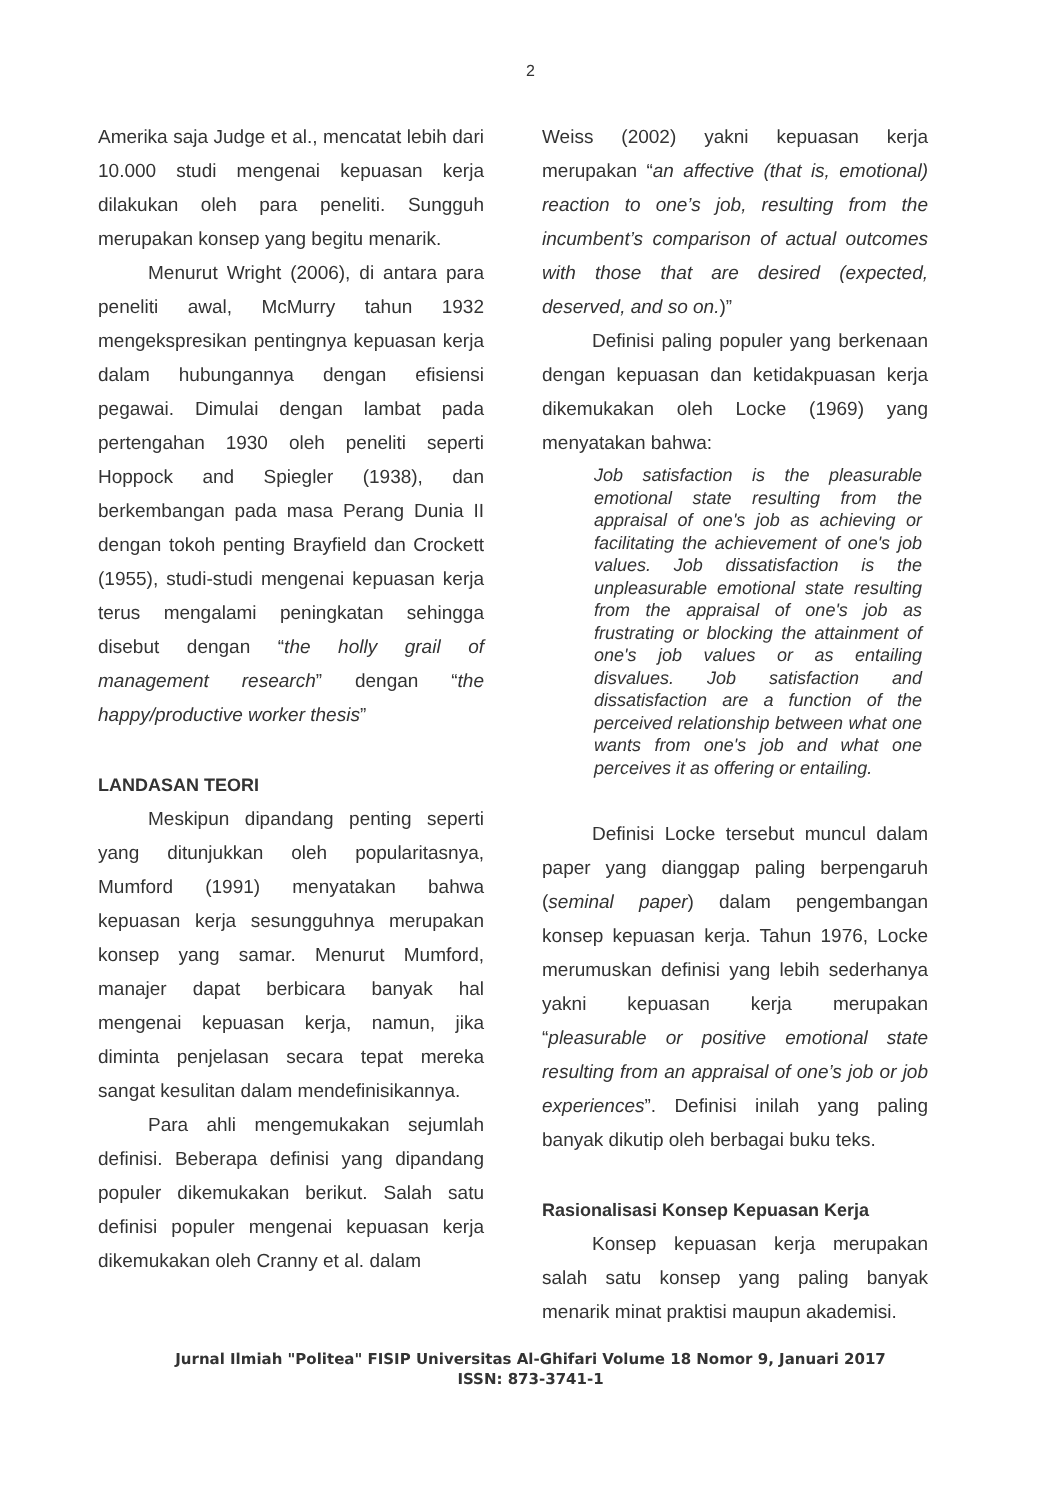2
Amerika saja Judge et al., mencatat lebih dari 10.000 studi mengenai kepuasan kerja dilakukan oleh para peneliti. Sungguh merupakan konsep yang begitu menarik.
Menurut Wright (2006), di antara para peneliti awal, McMurry tahun 1932 mengekspresikan pentingnya kepuasan kerja dalam hubungannya dengan efisiensi pegawai. Dimulai dengan lambat pada pertengahan 1930 oleh peneliti seperti Hoppock and Spiegler (1938), dan berkembangan pada masa Perang Dunia II dengan tokoh penting Brayfield dan Crockett (1955), studi-studi mengenai kepuasan kerja terus mengalami peningkatan sehingga disebut dengan “the holly grail of management research” dengan “the happy/productive worker thesis”
LANDASAN TEORI
Meskipun dipandang penting seperti yang ditunjukkan oleh popularitasnya, Mumford (1991) menyatakan bahwa kepuasan kerja sesungguhnya merupakan konsep yang samar. Menurut Mumford, manajer dapat berbicara banyak hal mengenai kepuasan kerja, namun, jika diminta penjelasan secara tepat mereka sangat kesulitan dalam mendefinisikannya.
Para ahli mengemukakan sejumlah definisi. Beberapa definisi yang dipandang populer dikemukakan berikut. Salah satu definisi populer mengenai kepuasan kerja dikemukakan oleh Cranny et al. dalam
Weiss (2002) yakni kepuasan kerja merupakan “an affective (that is, emotional) reaction to one’s job, resulting from the incumbent’s comparison of actual outcomes with those that are desired (expected, deserved, and so on.)”
Definisi paling populer yang berkenaan dengan kepuasan dan ketidakpuasan kerja dikemukakan oleh Locke (1969) yang menyatakan bahwa:
Job satisfaction is the pleasurable emotional state resulting from the appraisal of one's job as achieving or facilitating the achievement of one's job values. Job dissatisfaction is the unpleasurable emotional state resulting from the appraisal of one's job as frustrating or blocking the attainment of one's job values or as entailing disvalues. Job satisfaction and dissatisfaction are a function of the perceived relationship between what one wants from one's job and what one perceives it as offering or entailing.
Definisi Locke tersebut muncul dalam paper yang dianggap paling berpengaruh (seminal paper) dalam pengembangan konsep kepuasan kerja. Tahun 1976, Locke merumuskan definisi yang lebih sederhanya yakni kepuasan kerja merupakan “pleasurable or positive emotional state resulting from an appraisal of one’s job or job experiences”. Definisi inilah yang paling banyak dikutip oleh berbagai buku teks.
Rasionalisasi Konsep Kepuasan Kerja
Konsep kepuasan kerja merupakan salah satu konsep yang paling banyak menarik minat praktisi maupun akademisi.
Jurnal Ilmiah "Politea" FISIP Universitas Al-Ghifari Volume 18 Nomor 9, Januari 2017
ISSN: 873-3741-1